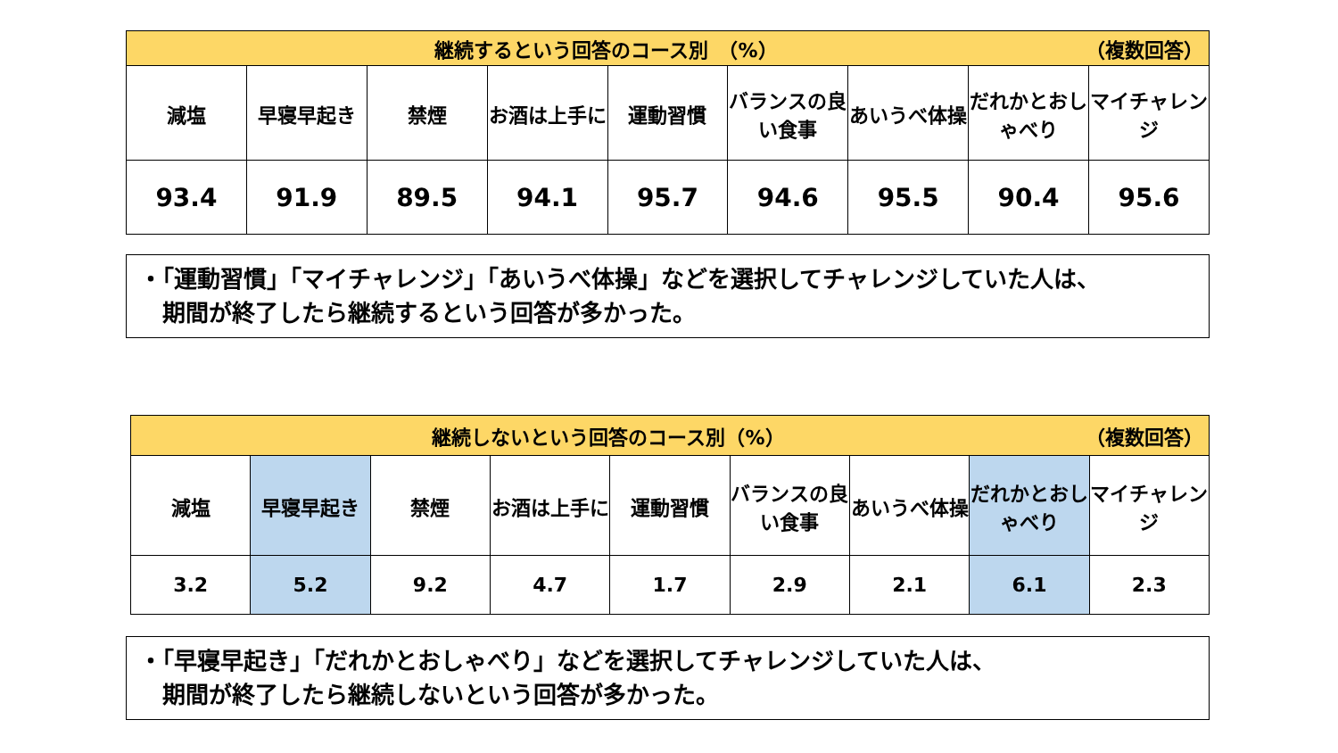| （複数回答） 継続するという回答のコース別 （%） | | | | | | | | |
| --- | --- | --- | --- | --- | --- | --- | --- | --- |
| 減塩 | 早寝早起き | 禁煙 | お酒は上手に | 運動習慣 | バランスの良い食事 | あいうべ体操 | だれかとおしゃべり | マイチャレンジ |
| 93.4 | 91.9 | 89.5 | 94.1 | 95.7 | 94.6 | 95.5 | 90.4 | 95.6 |
・「運動習慣」「マイチャレンジ」「あいうべ体操」などを選択してチャレンジしていた人は、
　期間が終了したら継続するという回答が多かった。
| （複数回答） 継続しないという回答のコース別（%） | | | | | | | | |
| --- | --- | --- | --- | --- | --- | --- | --- | --- |
| 減塩 | 早寝早起き | 禁煙 | お酒は上手に | 運動習慣 | バランスの良い食事 | あいうべ体操 | だれかとおしゃべり | マイチャレンジ |
| 3.2 | 5.2 | 9.2 | 4.7 | 1.7 | 2.9 | 2.1 | 6.1 | 2.3 |
・「早寝早起き」「だれかとおしゃべり」などを選択してチャレンジしていた人は、
　期間が終了したら継続しないという回答が多かった。